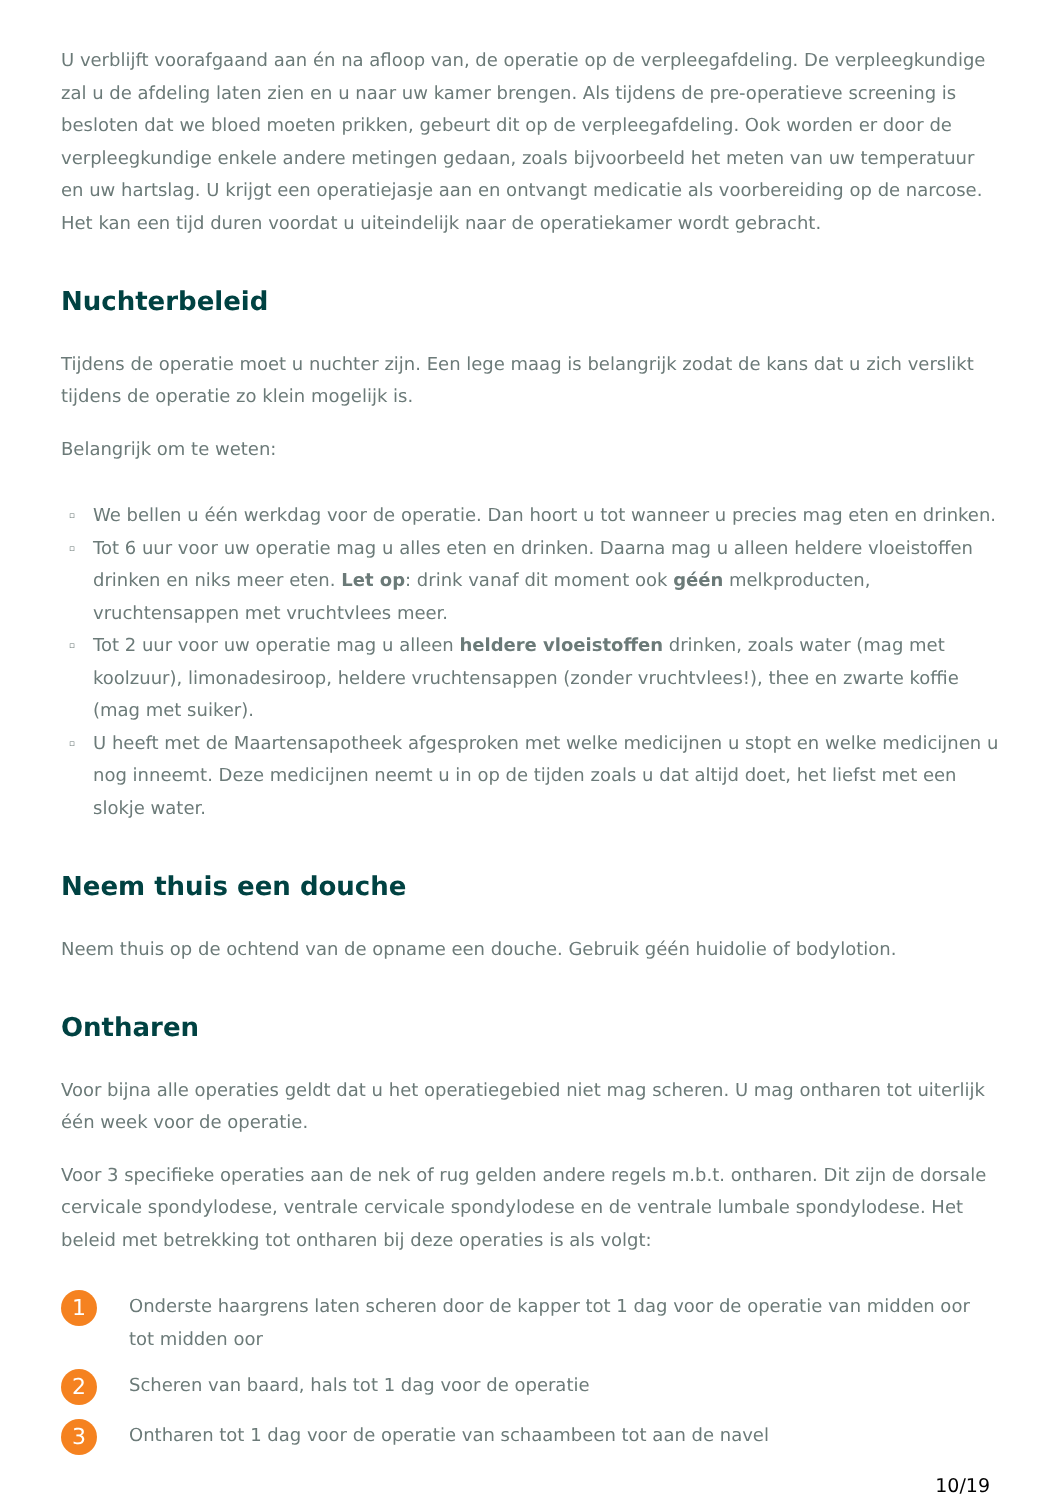U verblijft voorafgaand aan én na afloop van, de operatie op de verpleegafdeling. De verpleegkundige zal u de afdeling laten zien en u naar uw kamer brengen. Als tijdens de pre-operatieve screening is besloten dat we bloed moeten prikken, gebeurt dit op de verpleegafdeling. Ook worden er door de verpleegkundige enkele andere metingen gedaan, zoals bijvoorbeeld het meten van uw temperatuur en uw hartslag. U krijgt een operatiejasje aan en ontvangt medicatie als voorbereiding op de narcose. Het kan een tijd duren voordat u uiteindelijk naar de operatiekamer wordt gebracht.
Nuchterbeleid
Tijdens de operatie moet u nuchter zijn. Een lege maag is belangrijk zodat de kans dat u zich verslikt tijdens de operatie zo klein mogelijk is.
Belangrijk om te weten:
▫ We bellen u één werkdag voor de operatie. Dan hoort u tot wanneer u precies mag eten en drinken.
▫ Tot 6 uur voor uw operatie mag u alles eten en drinken. Daarna mag u alleen heldere vloeistoffen drinken en niks meer eten. Let op: drink vanaf dit moment ook géén melkproducten, vruchtensappen met vruchtvlees meer.
▫ Tot 2 uur voor uw operatie mag u alleen heldere vloeistoffen drinken, zoals water (mag met koolzuur), limonadesiroop, heldere vruchtensappen (zonder vruchtvlees!), thee en zwarte koffie (mag met suiker).
▫ U heeft met de Maartensapotheek afgesproken met welke medicijnen u stopt en welke medicijnen u nog inneemt. Deze medicijnen neemt u in op de tijden zoals u dat altijd doet, het liefst met een slokje water.
Neem thuis een douche
Neem thuis op de ochtend van de opname een douche. Gebruik géén huidolie of bodylotion.
Ontharen
Voor bijna alle operaties geldt dat u het operatiegebied niet mag scheren. U mag ontharen tot uiterlijk één week voor de operatie.
Voor 3 specifieke operaties aan de nek of rug gelden andere regels m.b.t. ontharen. Dit zijn de dorsale cervicale spondylodese, ventrale cervicale spondylodese en de ventrale lumbale spondylodese. Het beleid met betrekking tot ontharen bij deze operaties is als volgt:
1
Onderste haargrens laten scheren door de kapper tot 1 dag voor de operatie van midden oor tot midden oor
2
Scheren van baard, hals tot 1 dag voor de operatie
3
Ontharen tot 1 dag voor de operatie van schaambeen tot aan de navel
10/19